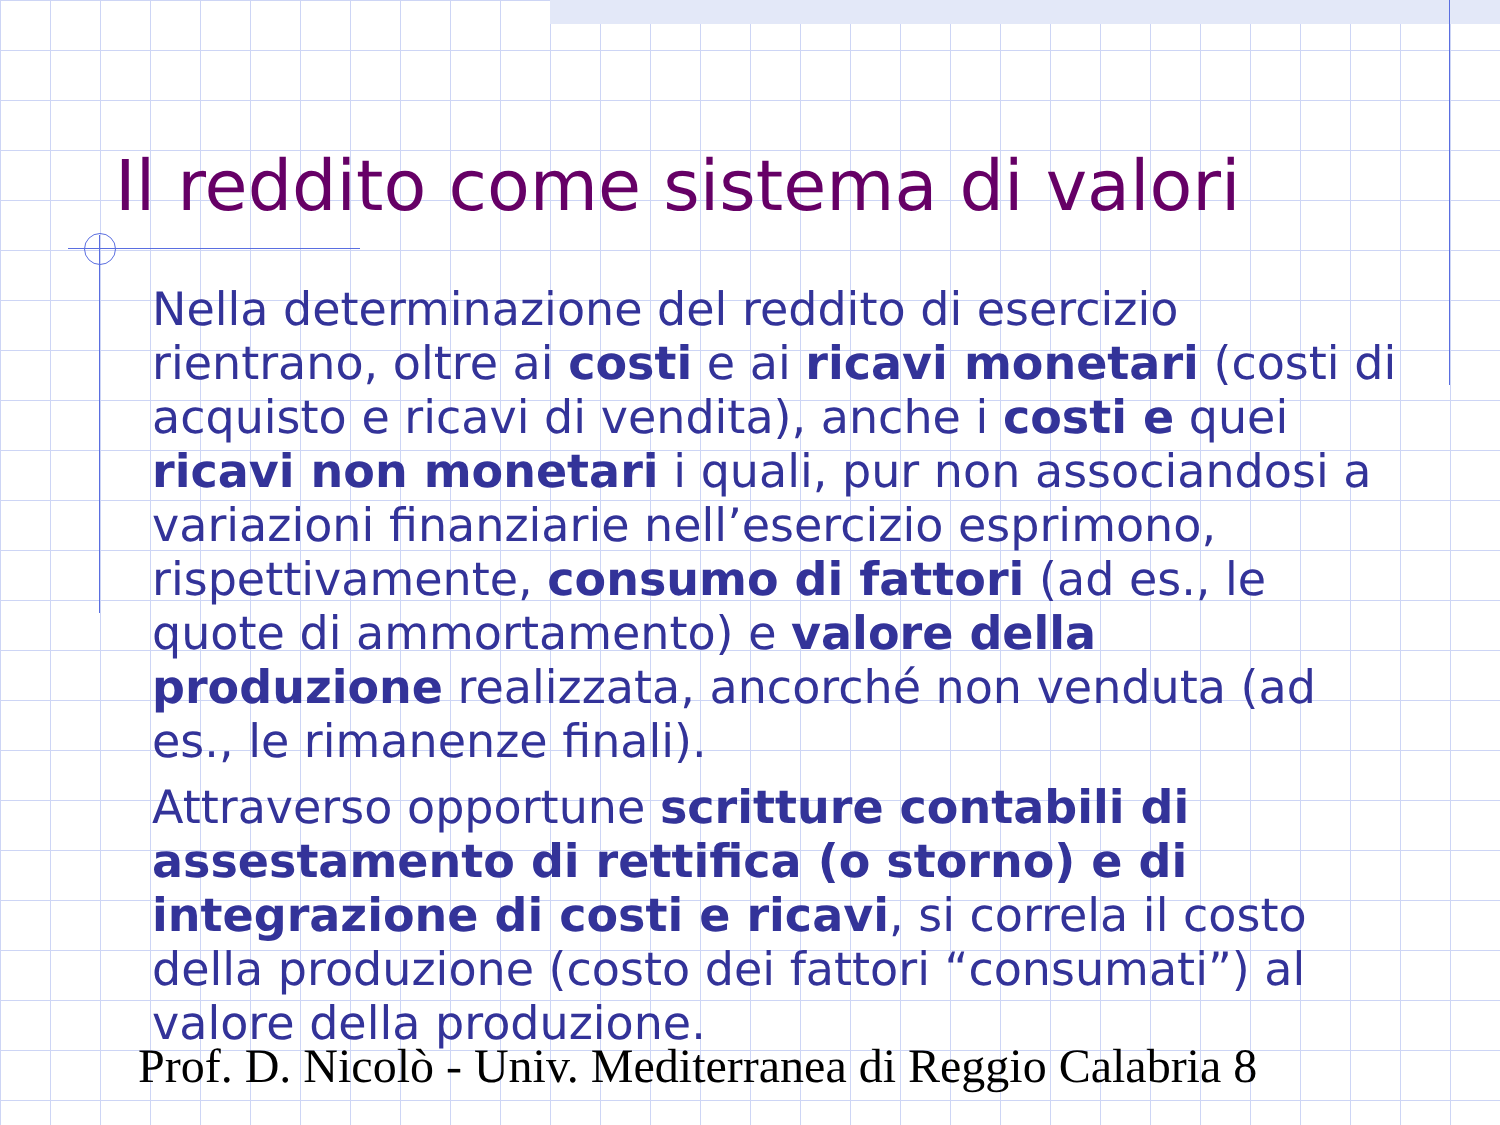Il reddito come sistema di valori
Nella determinazione del reddito di esercizio rientrano, oltre ai costi e ai ricavi monetari (costi di acquisto e ricavi di vendita), anche i costi e quei ricavi non monetari i quali, pur non associandosi a variazioni finanziarie nell’esercizio esprimono, rispettivamente, consumo di fattori (ad es., le quote di ammortamento) e valore della produzione realizzata, ancorché non venduta (ad es., le rimanenze finali).
Attraverso opportune scritture contabili di assestamento di rettifica (o storno) e di integrazione di costi e ricavi, si correla il costo della produzione (costo dei fattori “consumati”) al valore della produzione.
Prof. D. Nicolò - Univ. Mediterranea di Reggio Calabria 8